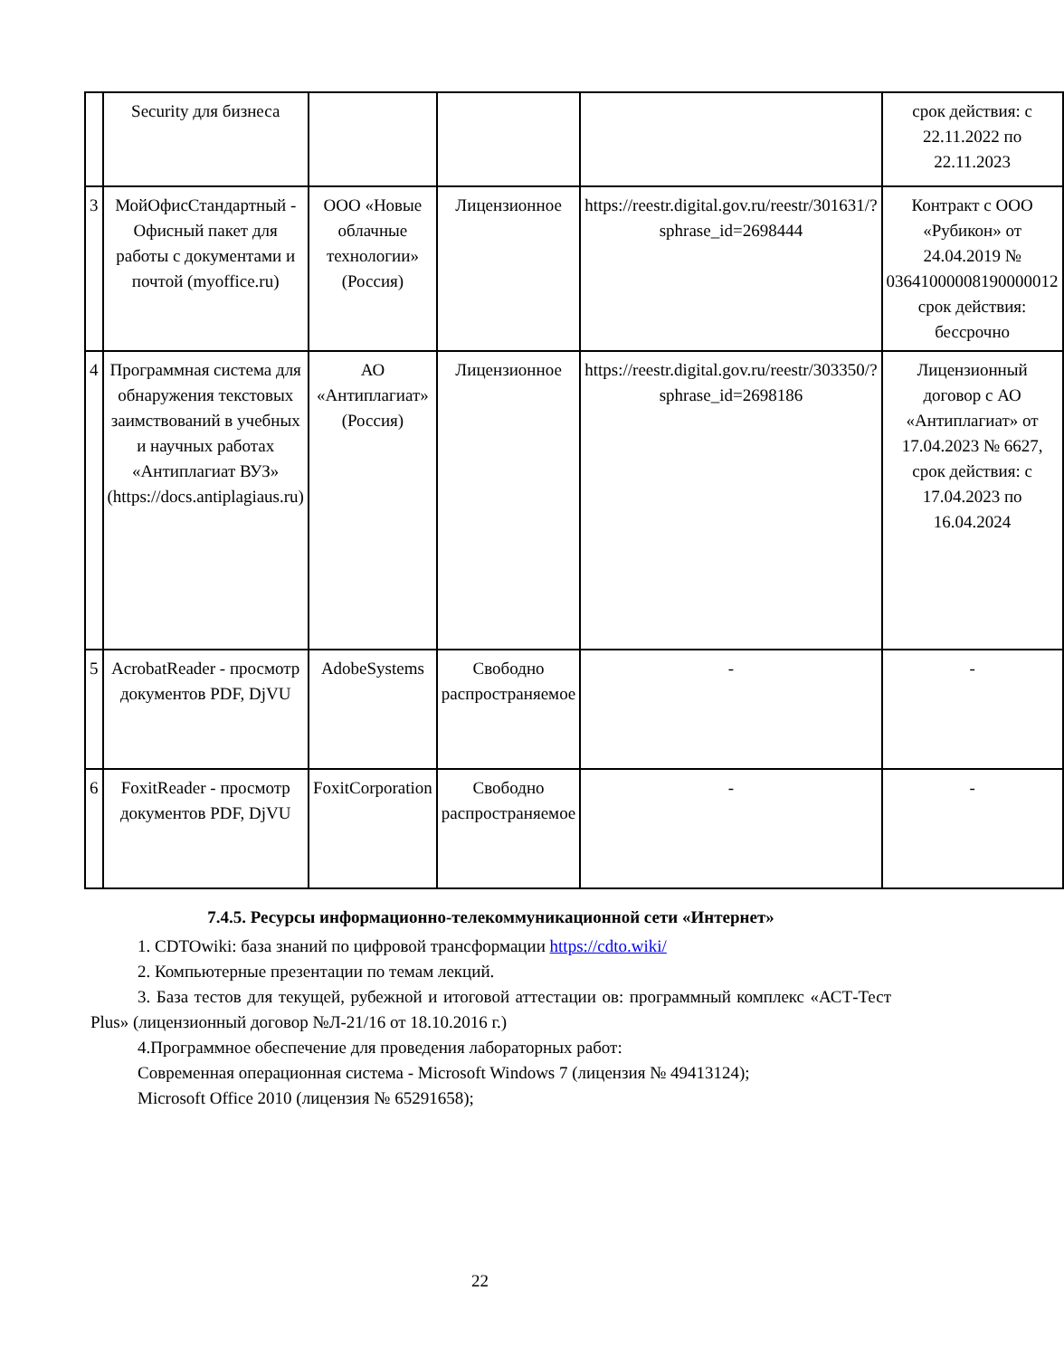| | Security для бизнеса | | | | срок действия: с 22.11.2022 по 22.11.2023 |
| 3 | МойОфисСтандартный - Офисный пакет для работы с документами и почтой (myoffice.ru) | ООО «Новые облачные технологии» (Россия) | Лицензионное | https://reestr.digital.gov.ru/reestr/301631/?sphrase_id=2698444 | Контракт с ООО «Рубикон» от 24.04.2019 № 03641000008190000012 срок действия: бессрочно |
| 4 | Программная система для обнаружения текстовых заимствований в учебных и научных работах «Антиплагиат ВУЗ» (https://docs.antiplagiaus.ru) | АО «Антиплагиат» (Россия) | Лицензионное | https://reestr.digital.gov.ru/reestr/303350/?sphrase_id=2698186 | Лицензионный договор с АО «Антиплагиат» от 17.04.2023 № 6627, срок действия: с 17.04.2023 по 16.04.2024 |
| 5 | AcrobatReader - просмотр документов PDF, DjVU | AdobeSystems | Свободно распространяемое | - | - |
| 6 | FoxitReader - просмотр документов PDF, DjVU | FoxitCorporation | Свободно распространяемое | - | - |
7.4.5. Ресурсы информационно-телекоммуникационной сети «Интернет»
1. CDTOwiki: база знаний по цифровой трансформации https://cdto.wiki/
2. Компьютерные презентации по темам лекций.
3. База тестов для текущей, рубежной и итоговой аттестации ов: программный комплекс «АСТ-Тест Plus» (лицензионный договор №Л-21/16 от 18.10.2016 г.)
4.Программное обеспечение для проведения лабораторных работ:
Современная операционная система - Microsoft Windows 7 (лицензия № 49413124);
Microsoft Office 2010 (лицензия № 65291658);
22